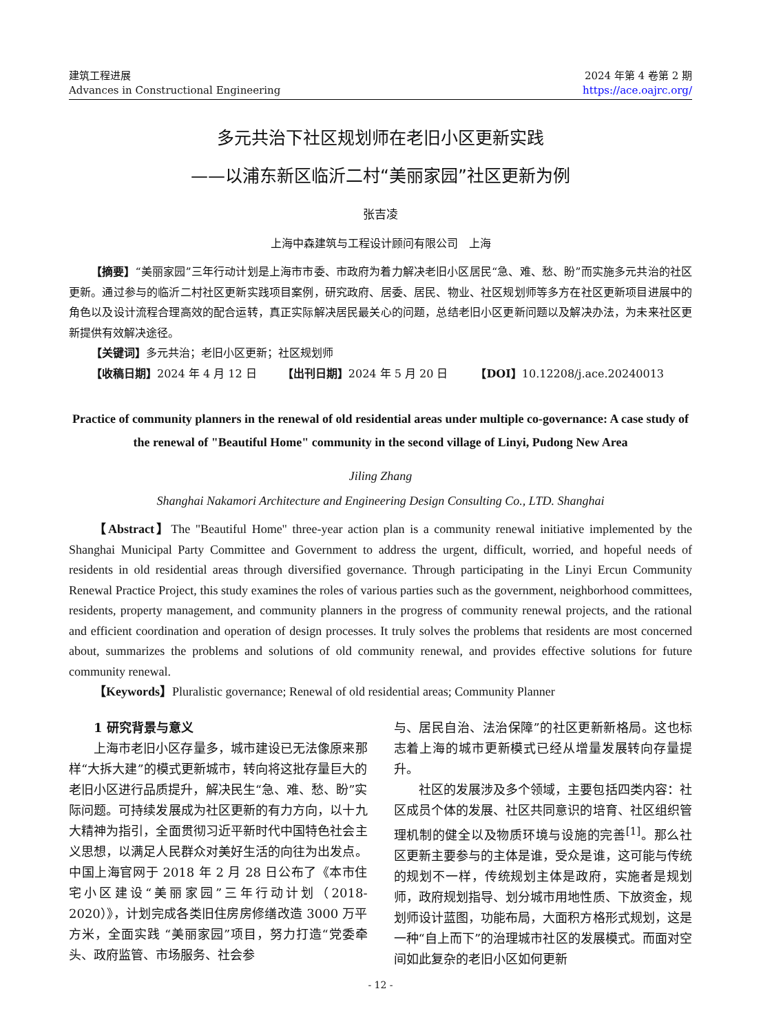建筑工程进展
Advances in Constructional Engineering
2024 年第 4 卷第 2 期
https://ace.oajrc.org/
多元共治下社区规划师在老旧小区更新实践
——以浦东新区临沂二村“美丽家园”社区更新为例
张吉凌
上海中森建筑与工程设计顾问有限公司　上海
【摘要】“美丽家园”三年行动计划是上海市市委、市政府为着力解决老旧小区居民“急、难、愁、盼”而实施多元共治的社区更新。通过参与的临沂二村社区更新实践项目案例，研究政府、居委、居民、物业、社区规划师等多方在社区更新项目进展中的角色以及设计流程合理高效的配合运转，真正实际解决居民最关心的问题，总结老旧小区更新问题以及解决办法，为未来社区更新提供有效解决途径。
【关键词】多元共治；老旧小区更新；社区规划师
【收稿日期】2024 年 4 月 12 日　　 【出刊日期】2024 年 5 月 20 日　　　【DOI】10.12208/j.ace.20240013
Practice of community planners in the renewal of old residential areas under multiple co-governance: A case study of the renewal of "Beautiful Home" community in the second village of Linyi, Pudong New Area
Jiling Zhang
Shanghai Nakamori Architecture and Engineering Design Consulting Co., LTD. Shanghai
【Abstract】The "Beautiful Home" three-year action plan is a community renewal initiative implemented by the Shanghai Municipal Party Committee and Government to address the urgent, difficult, worried, and hopeful needs of residents in old residential areas through diversified governance. Through participating in the Linyi Ercun Community Renewal Practice Project, this study examines the roles of various parties such as the government, neighborhood committees, residents, property management, and community planners in the progress of community renewal projects, and the rational and efficient coordination and operation of design processes. It truly solves the problems that residents are most concerned about, summarizes the problems and solutions of old community renewal, and provides effective solutions for future community renewal.
【Keywords】Pluralistic governance; Renewal of old residential areas; Community Planner
1 研究背景与意义
上海市老旧小区存量多，城市建设已无法像原来那样“大拆大建”的模式更新城市，转向将这批存量巨大的老旧小区进行品质提升，解决民生“急、难、愁、盼”实际问题。可持续发展成为社区更新的有力方向，以十九大精神为指引，全面贯彻习近平新时代中国特色社会主义思想，以满足人民群众对美好生活的向往为出发点。中国上海官网于 2018 年 2 月 28 日公布了《本市住宅小区建设“美丽家园”三年行动计划（2018-2020）》，计划完成各类旧住房房修缮改造 3000 万平方米，全面实践 “美丽家园”项目，努力打造“党委牵头、政府监管、市场服务、社会参
与、居民自治、法治保障”的社区更新新格局。这也标志着上海的城市更新模式已经从增量发展转向存量提升。
社区的发展涉及多个领域，主要包括四类内容：社区成员个体的发展、社区共同意识的培育、社区组织管理机制的健全以及物质环境与设施的完善<sup>[1]</sup>。那么社区更新主要参与的主体是谁，受众是谁，这可能与传统的规划不一样，传统规划主体是政府，实施者是规划师，政府规划指导、划分城市用地性质、下放资金，规划师设计蓝图，功能布局，大面积方格形式规划，这是一种“自上而下”的治理城市社区的发展模式。而面对空间如此复杂的老旧小区如何更新
- 12 -